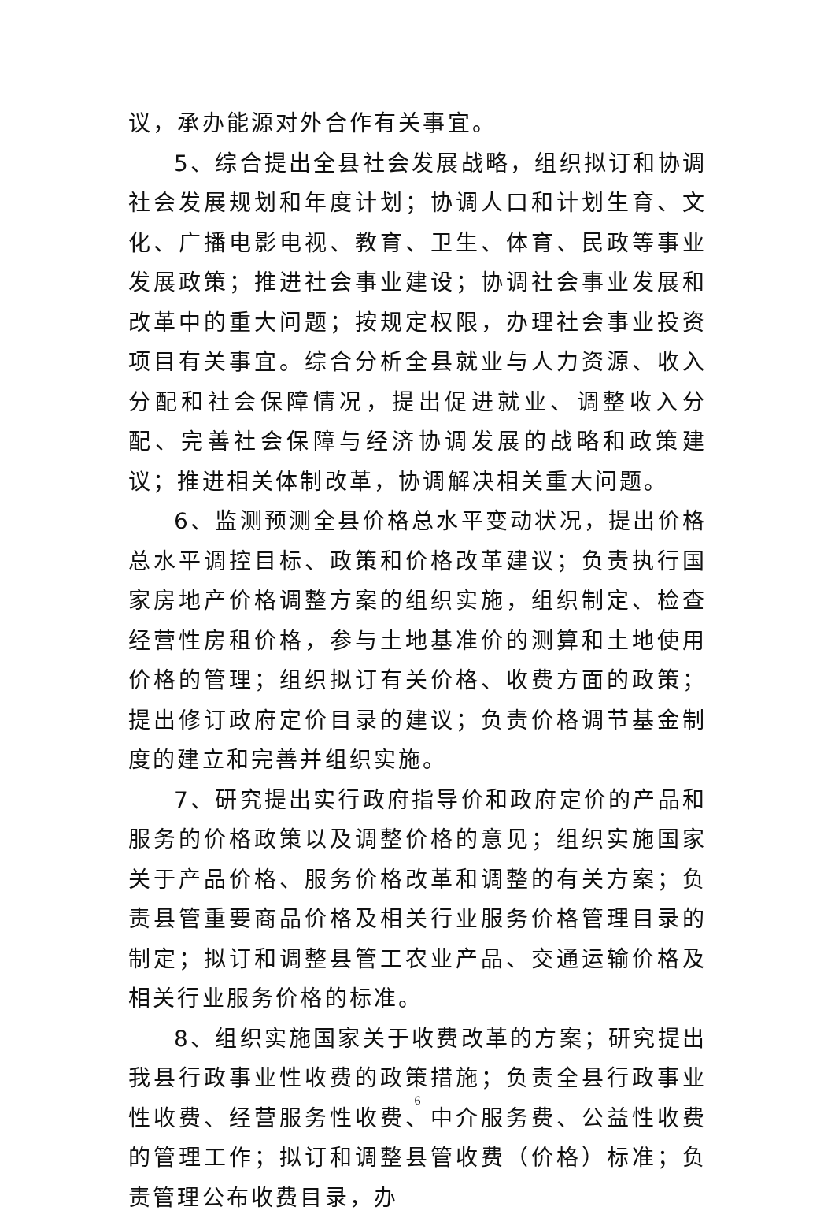议，承办能源对外合作有关事宜。
5、综合提出全县社会发展战略，组织拟订和协调社会发展规划和年度计划；协调人口和计划生育、文化、广播电影电视、教育、卫生、体育、民政等事业发展政策；推进社会事业建设；协调社会事业发展和改革中的重大问题；按规定权限，办理社会事业投资项目有关事宜。综合分析全县就业与人力资源、收入分配和社会保障情况，提出促进就业、调整收入分配、完善社会保障与经济协调发展的战略和政策建议；推进相关体制改革，协调解决相关重大问题。
6、监测预测全县价格总水平变动状况，提出价格总水平调控目标、政策和价格改革建议；负责执行国家房地产价格调整方案的组织实施，组织制定、检查经营性房租价格，参与土地基准价的测算和土地使用价格的管理；组织拟订有关价格、收费方面的政策；提出修订政府定价目录的建议；负责价格调节基金制度的建立和完善并组织实施。
7、研究提出实行政府指导价和政府定价的产品和服务的价格政策以及调整价格的意见；组织实施国家关于产品价格、服务价格改革和调整的有关方案；负责县管重要商品价格及相关行业服务价格管理目录的制定；拟订和调整县管工农业产品、交通运输价格及相关行业服务价格的标准。
8、组织实施国家关于收费改革的方案；研究提出我县行政事业性收费的政策措施；负责全县行政事业性收费、经营服务性收费、中介服务费、公益性收费的管理工作；拟订和调整县管收费（价格）标准；负责管理公布收费目录，办
6